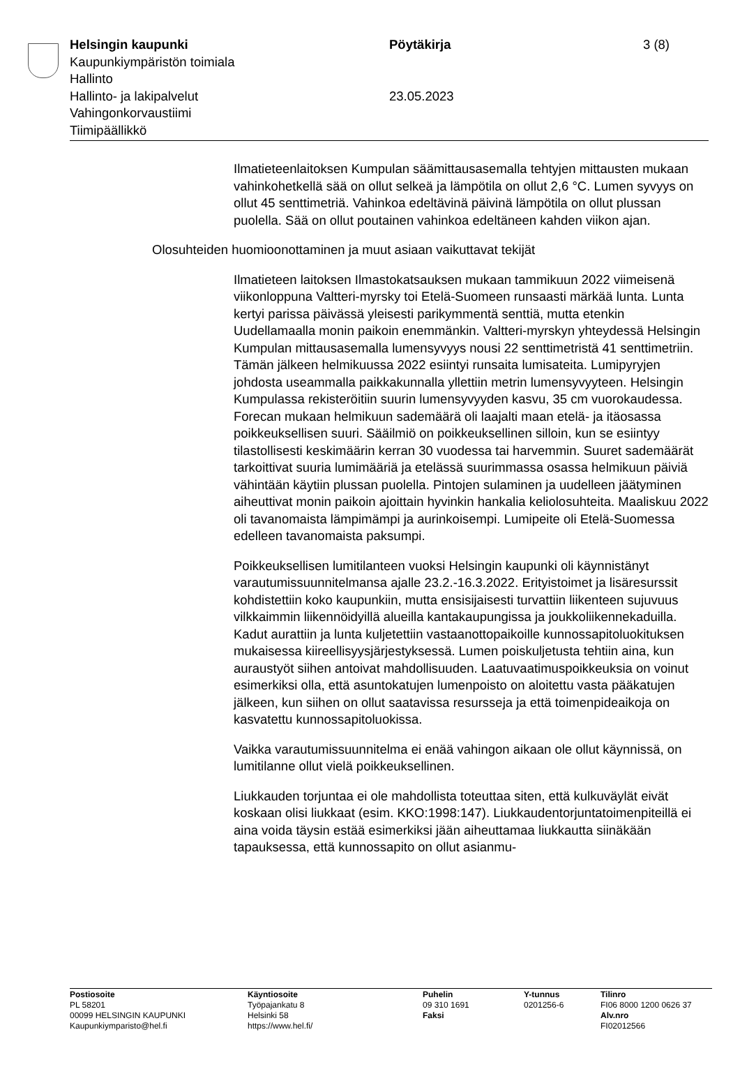Helsingin kaupunki
Kaupunkiympäristön toimiala
Hallinto
Hallinto- ja lakipalvelut
Vahingonkorvaustiimi
Tiimipäällikkö
Pöytäkirja
23.05.2023
3 (8)
Ilmatieteenlaitoksen Kumpulan säämittausasemalla tehtyjen mittausten mukaan vahinkohetkellä sää on ollut selkeä ja lämpötila on ollut 2,6 °C. Lumen syvyys on ollut 45 senttimetriä. Vahinkoa edeltävinä päivinä lämpötila on ollut plussan puolella. Sää on ollut poutainen vahinkoa edeltäneen kahden viikon ajan.
Olosuhteiden huomioonottaminen ja muut asiaan vaikuttavat tekijät
Ilmatieteen laitoksen Ilmastokatsauksen mukaan tammikuun 2022 viimeisenä viikonloppuna Valtteri-myrsky toi Etelä-Suomeen runsaasti märkää lunta. Lunta kertyi parissa päivässä yleisesti parikymmentä senttiä, mutta etenkin Uudellamaalla monin paikoin enemmänkin. Valtteri-myrskyn yhteydessä Helsingin Kumpulan mittausasemalla lumensyvyys nousi 22 senttimetristä 41 senttimetriin. Tämän jälkeen helmikuussa 2022 esiintyi runsaita lumisateita. Lumipyryjen johdosta useammalla paikkakunnalla yllettiin metrin lumensyvyyteen. Helsingin Kumpulassa rekisteröitiin suurin lumensyvyyden kasvu, 35 cm vuorokaudessa. Forecan mukaan helmikuun sademäärä oli laajalti maan etelä- ja itäosassa poikkeuksellisen suuri. Sääilmiö on poikkeuksellinen silloin, kun se esiintyy tilastollisesti keskimäärin kerran 30 vuodessa tai harvemmin. Suuret sademäärät tarkoittivat suuria lumimääriä ja etelässä suurimmassa osassa helmikuun päiviä vähintään käytiin plussan puolella. Pintojen sulaminen ja uudelleen jäätyminen aiheuttivat monin paikoin ajoittain hyvinkin hankalia keliolosuhteita. Maaliskuu 2022 oli tavanomaista lämpimämpi ja aurinkoisempi. Lumipeite oli Etelä-Suomessa edelleen tavanomaista paksumpi.
Poikkeuksellisen lumitilanteen vuoksi Helsingin kaupunki oli käynnistänyt varautumissuunnitelmansa ajalle 23.2.-16.3.2022. Erityistoimet ja lisäresurssit kohdistettiin koko kaupunkiin, mutta ensisijaisesti turvattiin liikenteen sujuvuus vilkkaimmin liikennöidyillä alueilla kantakaupungissa ja joukkoliikennekaduilla. Kadut aurattiin ja lunta kuljetettiin vastaanottopaikoille kunnossapitoluokituksen mukaisessa kiireellisyysjärjestyksessä. Lumen poiskuljetusta tehtiin aina, kun auraustyöt siihen antoivat mahdollisuuden. Laatuvaatimuspoikkeuksia on voinut esimerkiksi olla, että asuntokatujen lumenpoisto on aloitettu vasta pääkatujen jälkeen, kun siihen on ollut saatavissa resursseja ja että toimenpideaikoja on kasvatettu kunnossapitoluokissa.
Vaikka varautumissuunnitelma ei enää vahingon aikaan ole ollut käynnissä, on lumitilanne ollut vielä poikkeuksellinen.
Liukkauden torjuntaa ei ole mahdollista toteuttaa siten, että kulkuväylät eivät koskaan olisi liukkaat (esim. KKO:1998:147). Liukkaudentorjuntatoimenpiteillä ei aina voida täysin estää esimerkiksi jään aiheuttamaa liukkautta siinäkään tapauksessa, että kunnossapito on ollut asianmu-
Postiosoite
PL 58201
00099 HELSINGIN KAUPUNKI
Kaupunkiymparisto@hel.fi
Käyntiosoite
Työpajankatu 8
Helsinki 58
https://www.hel.fi/
Puhelin
09 310 1691
Faksi
Y-tunnus
0201256-6
Tilinro
FI06 8000 1200 0626 37
Alv.nro
FI02012566